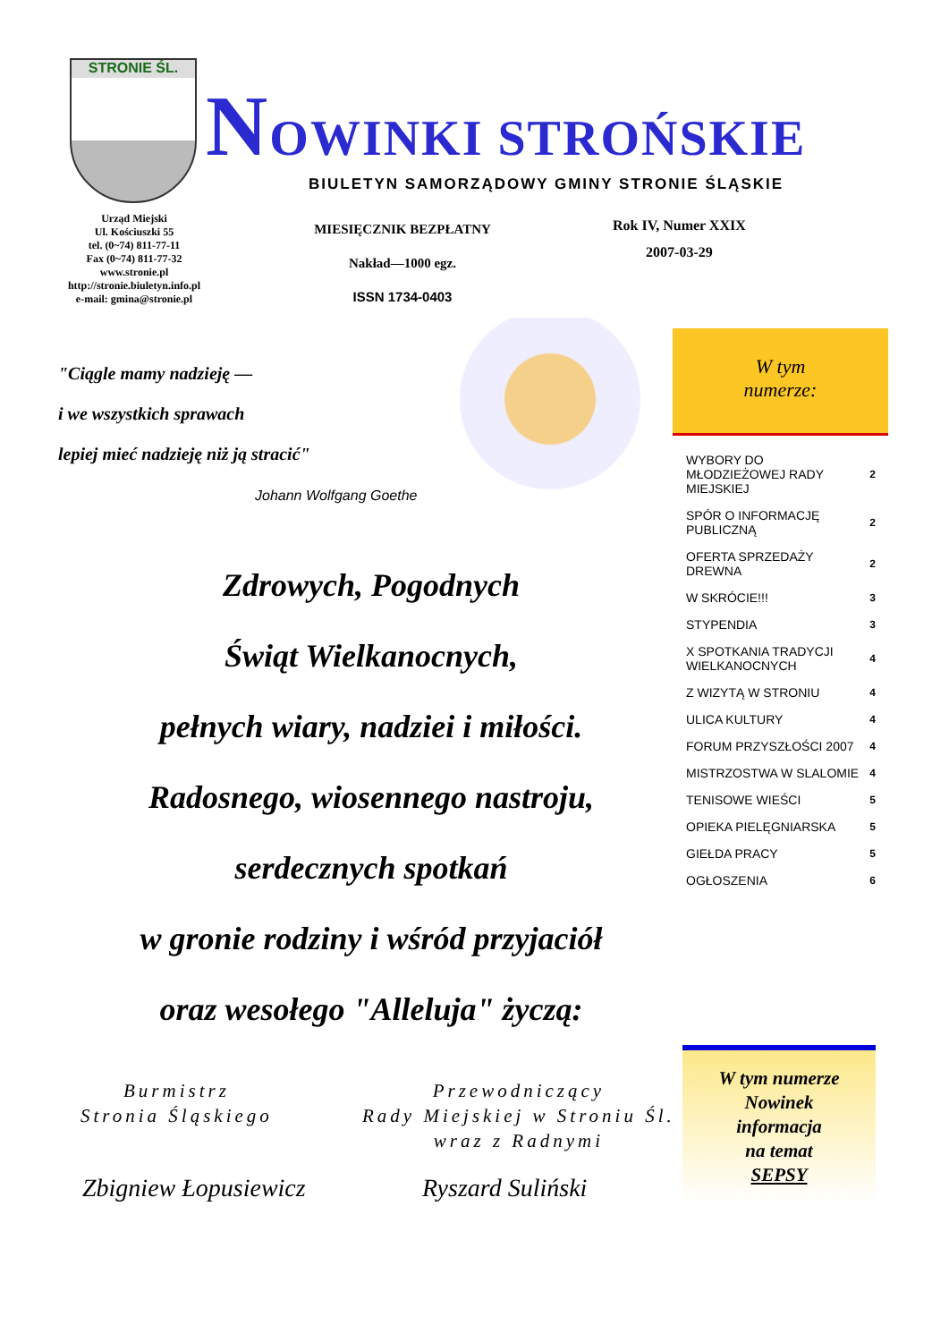STRONIE ŚL.
NOWINKI STROŃSKIE
BIULETYN SAMORZĄDOWY GMINY STRONIE ŚLĄSKIE
Urząd Miejski
Ul. Kościuszki 55
tel. (0~74) 811-77-11
Fax (0~74) 811-77-32
www.stronie.pl
http://stronie.biuletyn.info.pl
e-mail: gmina@stronie.pl
MIESIĘCZNIK BEZPŁATNY
Nakład—1000 egz.
ISSN 1734-0403
Rok IV, Numer XXIX
2007-03-29
"Ciągle mamy nadzieję —
i we wszystkich sprawach
lepiej mieć nadzieję niż ją stracić"
Johann Wolfgang Goethe
Zdrowych, Pogodnych
Świąt Wielkanocnych,
pełnych wiary, nadziei i miłości.
Radosnego, wiosennego nastroju,
serdecznych spotkań
w gronie rodziny i wśród przyjaciół
oraz wesołego "Alleluja" życzą:
W tym
numerze:
| WYBORY DO MŁODZIEŻOWEJ RADY MIEJSKIEJ | 2 |
| SPÓR O INFORMACJĘ PUBLICZNĄ | 2 |
| OFERTA SPRZEDAŻY DREWNA | 2 |
| W SKRÓCIE!!! | 3 |
| STYPENDIA | 3 |
| X SPOTKANIA TRADYCJI WIELKANOCNYCH | 4 |
| Z WIZYTĄ W STRONIU | 4 |
| ULICA KULTURY | 4 |
| FORUM PRZYSZŁOŚCI 2007 | 4 |
| MISTRZOSTWA W SLALOMIE | 4 |
| TENISOWE WIEŚCI | 5 |
| OPIEKA PIELĘGNIARSKA | 5 |
| GIEŁDA PRACY | 5 |
| OGŁOSZENIA | 6 |
W tym numerze
Nowinek
informacja
na temat
SEPSY
Burmistrz
Stronia Śląskiego
Przewodniczący
Rady Miejskiej w Stroniu Śl.
wraz z Radnymi
Zbigniew Łopusiewicz Ryszard Suliński